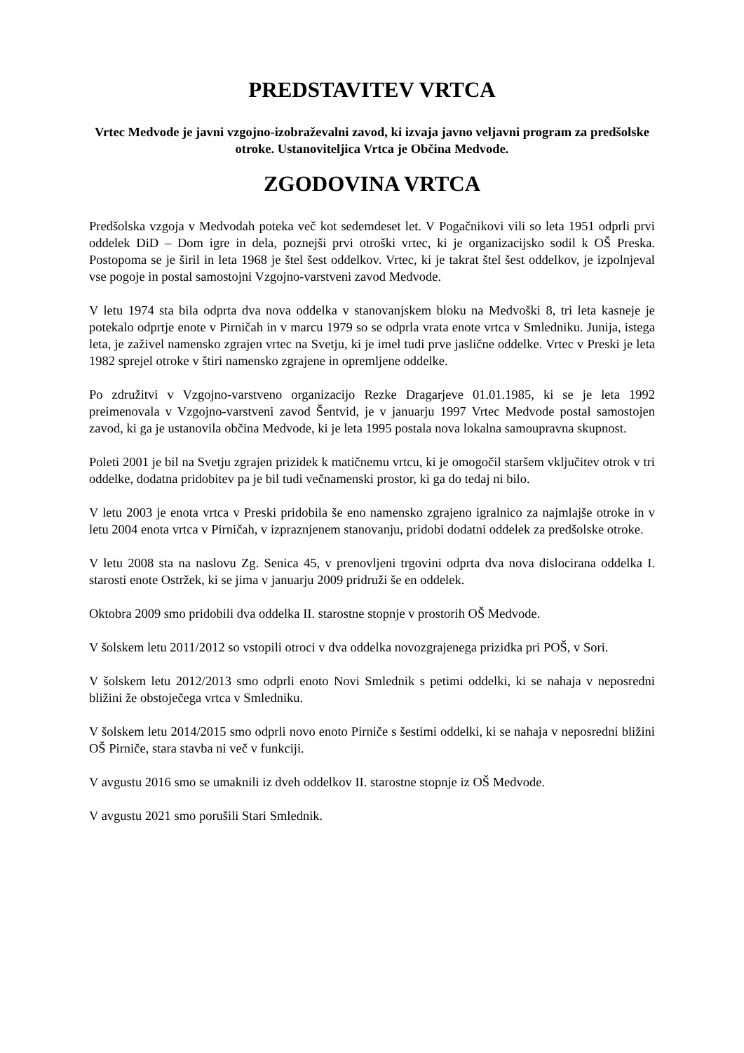PREDSTAVITEV VRTCA
Vrtec Medvode je javni vzgojno-izobraževalni zavod, ki izvaja javno veljavni program za predšolske otroke. Ustanoviteljica Vrtca je Občina Medvode.
ZGODOVINA VRTCA
Predšolska vzgoja v Medvodah poteka več kot sedemdeset let. V Pogačnikovi vili so leta 1951 odprli prvi oddelek DiD – Dom igre in dela, poznejši prvi otroški vrtec, ki je organizacijsko sodil k OŠ Preska. Postopoma se je širil in leta 1968 je štel šest oddelkov. Vrtec, ki je takrat štel šest oddelkov, je izpolnjeval vse pogoje in postal samostojni Vzgojno-varstveni zavod Medvode.
V letu 1974 sta bila odprta dva nova oddelka v stanovanjskem bloku na Medvoški 8, tri leta kasneje je potekalo odprtje enote v Pirničah in v marcu 1979 so se odprla vrata enote vrtca v Smledniku. Junija, istega leta, je zaživel namensko zgrajen vrtec na Svetju, ki je imel tudi prve jaslične oddelke. Vrtec v Preski je leta 1982 sprejel otroke v štiri namensko zgrajene in opremljene oddelke.
Po združitvi v Vzgojno-varstveno organizacijo Rezke Dragarjeve 01.01.1985, ki se je leta 1992 preimenovala v Vzgojno-varstveni zavod Šentvid, je v januarju 1997 Vrtec Medvode postal samostojen zavod, ki ga je ustanovila občina Medvode, ki je leta 1995 postala nova lokalna samoupravna skupnost.
Poleti 2001 je bil na Svetju zgrajen prizidek k matičnemu vrtcu, ki je omogočil staršem vključitev otrok v tri oddelke, dodatna pridobitev pa je bil tudi večnamenski prostor, ki ga do tedaj ni bilo.
V letu 2003 je enota vrtca v Preski pridobila še eno namensko zgrajeno igralnico za najmlajše otroke in v letu 2004 enota vrtca v Pirničah, v izpraznjenem stanovanju, pridobi dodatni oddelek za predšolske otroke.
V letu 2008 sta na naslovu Zg. Senica 45, v prenovljeni trgovini odprta dva nova dislocirana oddelka I. starosti enote Ostržek, ki se jima v januarju 2009 pridruži še en oddelek.
Oktobra 2009 smo pridobili dva oddelka II. starostne stopnje v prostorih OŠ Medvode.
V šolskem letu 2011/2012 so vstopili otroci v dva oddelka novozgrajenega prizidka pri POŠ, v Sori.
V šolskem letu 2012/2013 smo odprli enoto Novi Smlednik s petimi oddelki, ki se nahaja v neposredni bližini že obstoječega vrtca v Smledniku.
V šolskem letu 2014/2015 smo odprli novo enoto Pirniče s šestimi oddelki, ki se nahaja v neposredni bližini OŠ Pirniče, stara stavba ni več v funkciji.
V avgustu 2016 smo se umaknili iz dveh oddelkov II. starostne stopnje iz OŠ Medvode.
V avgustu 2021 smo porušili Stari Smlednik.